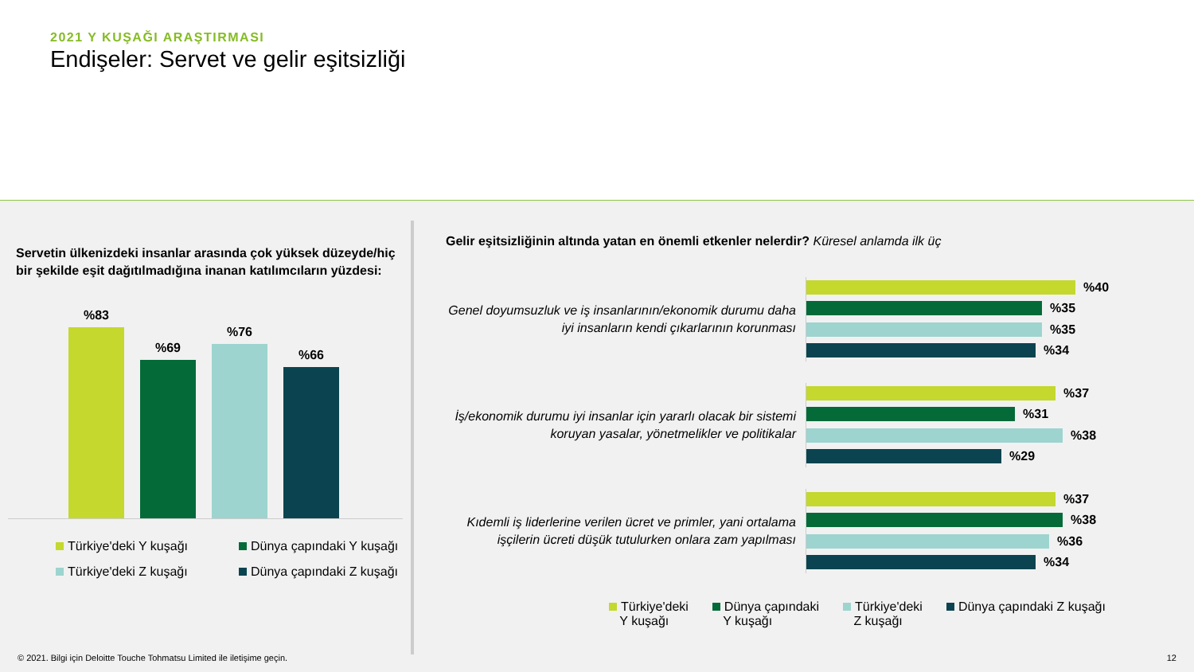2021 Y KUŞAĞI ARAŞTIRMASI
Endişeler: Servet ve gelir eşitsizliği
Servetin ülkenizdeki insanlar arasında çok yüksek düzeyde/hiç bir şekilde eşit dağıtılmadığına inanan katılımcıların yüzdesi:
%83
%69
%76
%66
Türkiye'deki Y kuşağı Dünya çapındaki Y kuşağı Türkiye'deki Z kuşağı Dünya çapındaki Z kuşağı
Gelir eşitsizliğinin altında yatan en önemli etkenler nelerdir? Küresel anlamda ilk üç
Genel doyumsuzluk ve iş insanlarının/ekonomik durumu daha iyi insanların kendi çıkarlarının korunması
%40
%35
%35
%34
İş/ekonomik durumu iyi insanlar için yararlı olacak bir sistemi koruyan yasalar, yönetmelikler ve politikalar
%37
%31
%38
%29
Kıdemli iş liderlerine verilen ücret ve primler, yani ortalama işçilerin ücreti düşük tutulurken onlara zam yapılması
%37
%38
%36
%34
Türkiye'deki
Y kuşağı Dünya çapındaki
Y kuşağı Türkiye'deki
Z kuşağı Dünya çapındaki Z kuşağı
© 2021. Bilgi için Deloitte Touche Tohmatsu Limited ile iletişime geçin.
12